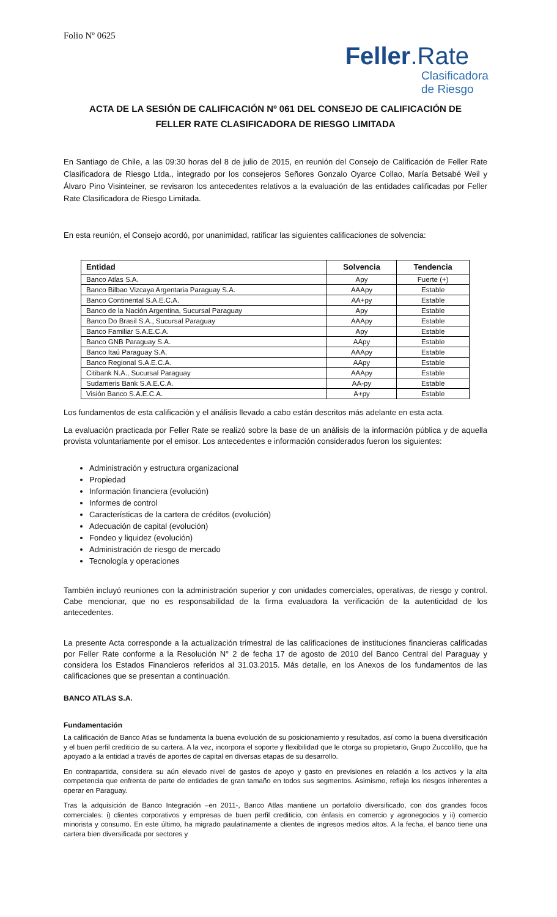Folio Nº 0625
Feller.Rate
Clasificadora
de Riesgo
ACTA DE LA SESIÓN DE CALIFICACIÓN Nº 061 DEL CONSEJO DE CALIFICACIÓN DE
FELLER RATE CLASIFICADORA DE RIESGO LIMITADA
En Santiago de Chile, a las 09:30 horas del 8 de julio de 2015, en reunión del Consejo de Calificación de Feller Rate Clasificadora de Riesgo Ltda., integrado por los consejeros Señores Gonzalo Oyarce Collao, María Betsabé Weil y Álvaro Pino Visinteiner, se revisaron los antecedentes relativos a la evaluación de las entidades calificadas por Feller Rate Clasificadora de Riesgo Limitada.
En esta reunión, el Consejo acordó, por unanimidad, ratificar las siguientes calificaciones de solvencia:
| Entidad | Solvencia | Tendencia |
| --- | --- | --- |
| Banco Atlas S.A. | Apy | Fuerte (+) |
| Banco Bilbao Vizcaya Argentaria Paraguay S.A. | AAApy | Estable |
| Banco Continental S.A.E.C.A. | AA+py | Estable |
| Banco de la Nación Argentina, Sucursal Paraguay | Apy | Estable |
| Banco Do Brasil S.A., Sucursal Paraguay | AAApy | Estable |
| Banco Familiar S.A.E.C.A. | Apy | Estable |
| Banco GNB Paraguay S.A. | AApy | Estable |
| Banco Itaú Paraguay S.A. | AAApy | Estable |
| Banco Regional S.A.E.C.A. | AApy | Estable |
| Citibank N.A., Sucursal Paraguay | AAApy | Estable |
| Sudameris Bank S.A.E.C.A. | AA-py | Estable |
| Visión Banco S.A.E.C.A. | A+py | Estable |
Los fundamentos de esta calificación y el análisis llevado a cabo están descritos más adelante en esta acta.
La evaluación practicada por Feller Rate se realizó sobre la base de un análisis de la información pública y de aquella provista voluntariamente por el emisor. Los antecedentes e información considerados fueron los siguientes:
Administración y estructura organizacional
Propiedad
Información financiera (evolución)
Informes de control
Características de la cartera de créditos (evolución)
Adecuación de capital (evolución)
Fondeo y liquidez (evolución)
Administración de riesgo de mercado
Tecnología y operaciones
También incluyó reuniones con la administración superior y con unidades comerciales, operativas, de riesgo y control. Cabe mencionar, que no es responsabilidad de la firma evaluadora la verificación de la autenticidad de los antecedentes.
La presente Acta corresponde a la actualización trimestral de las calificaciones de instituciones financieras calificadas por Feller Rate conforme a la Resolución N° 2 de fecha 17 de agosto de 2010 del Banco Central del Paraguay y considera los Estados Financieros referidos al 31.03.2015. Más detalle, en los Anexos de los fundamentos de las calificaciones que se presentan a continuación.
BANCO ATLAS S.A.
Fundamentación
La calificación de Banco Atlas se fundamenta la buena evolución de su posicionamiento y resultados, así como la buena diversificación y el buen perfil crediticio de su cartera. A la vez, incorpora el soporte y flexibilidad que le otorga su propietario, Grupo Zuccolillo, que ha apoyado a la entidad a través de aportes de capital en diversas etapas de su desarrollo.
En contrapartida, considera su aún elevado nivel de gastos de apoyo y gasto en previsiones en relación a los activos y la alta competencia que enfrenta de parte de entidades de gran tamaño en todos sus segmentos. Asimismo, refleja los riesgos inherentes a operar en Paraguay.
Tras la adquisición de Banco Integración –en 2011-, Banco Atlas mantiene un portafolio diversificado, con dos grandes focos comerciales: i) clientes corporativos y empresas de buen perfil crediticio, con énfasis en comercio y agronegocios y ii) comercio minorista y consumo. En este último, ha migrado paulatinamente a clientes de ingresos medios altos. A la fecha, el banco tiene una cartera bien diversificada por sectores y